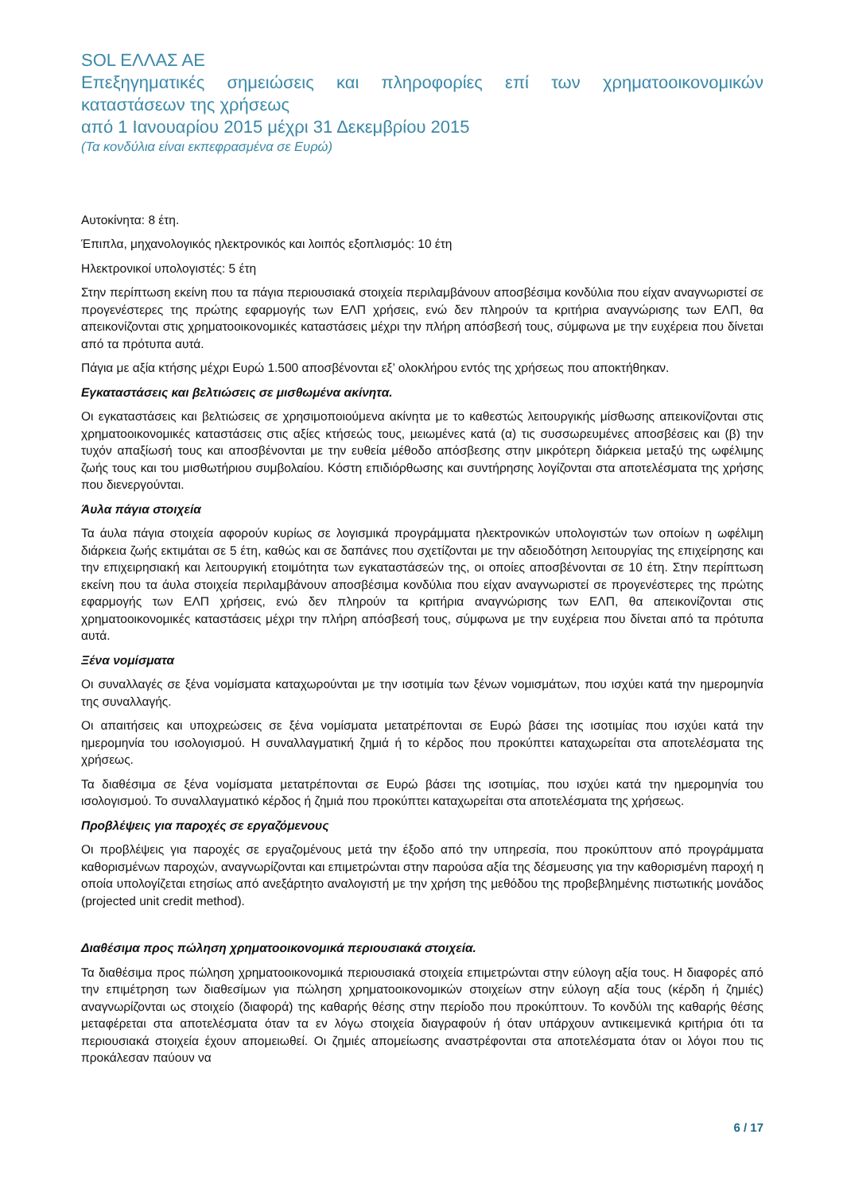SOL ΕΛΛΑΣ ΑΕ
Επεξηγηματικές σημειώσεις και πληροφορίες επί των χρηματοοικονομικών καταστάσεων της χρήσεως
από 1 Ιανουαρίου 2015 μέχρι 31 Δεκεμβρίου 2015
(Τα κονδύλια είναι εκπεφρασμένα σε Ευρώ)
Αυτοκίνητα: 8 έτη.
Έπιπλα, μηχανολογικός ηλεκτρονικός και λοιπός εξοπλισμός: 10 έτη
Ηλεκτρονικοί υπολογιστές: 5 έτη
Στην περίπτωση εκείνη που τα πάγια περιουσιακά στοιχεία περιλαμβάνουν αποσβέσιμα κονδύλια που είχαν αναγνωριστεί σε προγενέστερες της πρώτης εφαρμογής των ΕΛΠ χρήσεις, ενώ δεν πληρούν τα κριτήρια αναγνώρισης των ΕΛΠ, θα απεικονίζονται στις χρηματοοικονομικές καταστάσεις μέχρι την πλήρη απόσβεσή τους, σύμφωνα με την ευχέρεια που δίνεται από τα πρότυπα αυτά.
Πάγια με αξία κτήσης μέχρι Ευρώ 1.500 αποσβένονται εξ’ ολοκλήρου εντός της χρήσεως που αποκτήθηκαν.
Εγκαταστάσεις και βελτιώσεις σε μισθωμένα ακίνητα.
Οι εγκαταστάσεις και βελτιώσεις σε χρησιμοποιούμενα ακίνητα με το καθεστώς λειτουργικής μίσθωσης απεικονίζονται στις χρηματοοικονομικές καταστάσεις στις αξίες κτήσεώς τους, μειωμένες κατά (α) τις συσσωρευμένες αποσβέσεις και (β) την τυχόν απαξίωσή τους και αποσβένονται με την ευθεία μέθοδο απόσβεσης στην μικρότερη διάρκεια μεταξύ της ωφέλιμης ζωής τους και του μισθωτήριου συμβολαίου. Κόστη επιδιόρθωσης και συντήρησης λογίζονται στα αποτελέσματα της χρήσης που διενεργούνται.
Άυλα πάγια στοιχεία
Τα άυλα πάγια στοιχεία αφορούν κυρίως σε λογισμικά προγράμματα ηλεκτρονικών υπολογιστών των οποίων η ωφέλιμη διάρκεια ζωής εκτιμάται σε 5 έτη, καθώς και σε δαπάνες που σχετίζονται με την αδειοδότηση λειτουργίας της επιχείρησης και την επιχειρησιακή και λειτουργική ετοιμότητα των εγκαταστάσεών της, οι οποίες αποσβένονται σε 10 έτη. Στην περίπτωση εκείνη που τα άυλα στοιχεία περιλαμβάνουν αποσβέσιμα κονδύλια που είχαν αναγνωριστεί σε προγενέστερες της πρώτης εφαρμογής των ΕΛΠ χρήσεις, ενώ δεν πληρούν τα κριτήρια αναγνώρισης των ΕΛΠ, θα απεικονίζονται στις χρηματοοικονομικές καταστάσεις μέχρι την πλήρη απόσβεσή τους, σύμφωνα με την ευχέρεια που δίνεται από τα πρότυπα αυτά.
Ξένα νομίσματα
Οι συναλλαγές σε ξένα νομίσματα καταχωρούνται με την ισοτιμία των ξένων νομισμάτων, που ισχύει κατά την ημερομηνία της συναλλαγής.
Οι απαιτήσεις και υποχρεώσεις σε ξένα νομίσματα μετατρέπονται σε Ευρώ βάσει της ισοτιμίας που ισχύει κατά την ημερομηνία του ισολογισμού. Η συναλλαγματική ζημιά ή το κέρδος που προκύπτει καταχωρείται στα αποτελέσματα της χρήσεως.
Τα διαθέσιμα σε ξένα νομίσματα μετατρέπονται σε Ευρώ βάσει της ισοτιμίας, που ισχύει κατά την ημερομηνία του ισολογισμού. Το συναλλαγματικό κέρδος ή ζημιά που προκύπτει καταχωρείται στα αποτελέσματα της χρήσεως.
Προβλέψεις για παροχές σε εργαζόμενους
Οι προβλέψεις για παροχές σε εργαζομένους μετά την έξοδο από την υπηρεσία, που προκύπτουν από προγράμματα καθορισμένων παροχών, αναγνωρίζονται και επιμετρώνται στην παρούσα αξία της δέσμευσης για την καθορισμένη παροχή η οποία υπολογίζεται ετησίως από ανεξάρτητο αναλογιστή με την χρήση της μεθόδου της προβεβλημένης πιστωτικής μονάδος (projected unit credit method).
Διαθέσιμα προς πώληση χρηματοοικονομικά περιουσιακά στοιχεία.
Τα διαθέσιμα προς πώληση χρηματοοικονομικά περιουσιακά στοιχεία επιμετρώνται στην εύλογη αξία τους. Η διαφορές από την επιμέτρηση των διαθεσίμων για πώληση χρηματοοικονομικών στοιχείων στην εύλογη αξία τους (κέρδη ή ζημιές) αναγνωρίζονται ως στοιχείο (διαφορά) της καθαρής θέσης στην περίοδο που προκύπτουν. Το κονδύλι της καθαρής θέσης μεταφέρεται στα αποτελέσματα όταν τα εν λόγω στοιχεία διαγραφούν ή όταν υπάρχουν αντικειμενικά κριτήρια ότι τα περιουσιακά στοιχεία έχουν απομειωθεί. Οι ζημιές απομείωσης αναστρέφονται στα αποτελέσματα όταν οι λόγοι που τις προκάλεσαν παύουν να
6 / 17